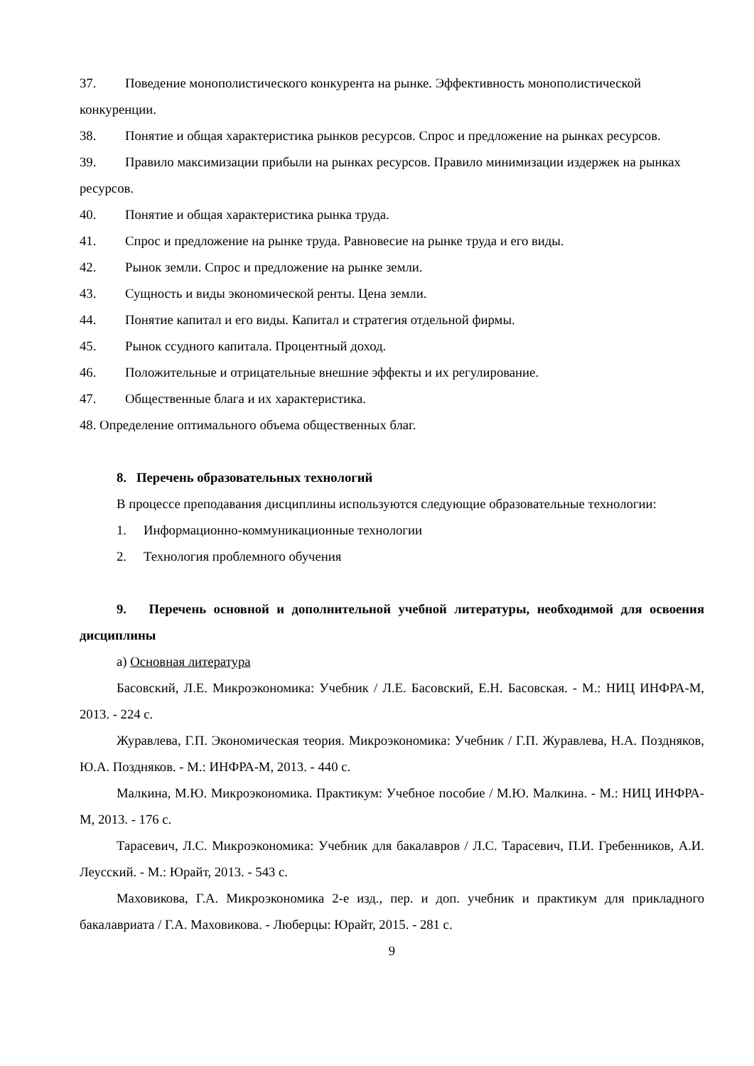37. Поведение монополистического конкурента на рынке. Эффективность монополистической конкуренции.
38. Понятие и общая характеристика рынков ресурсов. Спрос и предложение на рынках ресурсов.
39. Правило максимизации прибыли на рынках ресурсов. Правило минимизации издержек на рынках ресурсов.
40. Понятие и общая характеристика рынка труда.
41. Спрос и предложение на рынке труда. Равновесие на рынке труда и его виды.
42. Рынок земли. Спрос и предложение на рынке земли.
43. Сущность и виды экономической ренты. Цена земли.
44. Понятие капитал и его виды. Капитал и стратегия отдельной фирмы.
45. Рынок ссудного капитала. Процентный доход.
46. Положительные и отрицательные внешние эффекты и их регулирование.
47. Общественные блага и их характеристика.
48. Определение оптимального объема общественных благ.
8. Перечень образовательных технологий
В процессе преподавания дисциплины используются следующие образовательные технологии:
1. Информационно-коммуникационные технологии
2. Технология проблемного обучения
9. Перечень основной и дополнительной учебной литературы, необходимой для освоения дисциплины
а) Основная литература
Басовский, Л.Е. Микроэкономика: Учебник / Л.Е. Басовский, Е.Н. Басовская. - М.: НИЦ ИНФРА-М, 2013. - 224 с.
Журавлева, Г.П. Экономическая теория. Микроэкономика: Учебник / Г.П. Журавлева, Н.А. Поздняков, Ю.А. Поздняков. - М.: ИНФРА-М, 2013. - 440 с.
Малкина, М.Ю. Микроэкономика. Практикум: Учебное пособие / М.Ю. Малкина. - М.: НИЦ ИНФРА-М, 2013. - 176 с.
Тарасевич, Л.С. Микроэкономика: Учебник для бакалавров / Л.С. Тарасевич, П.И. Гребенников, А.И. Леусский. - М.: Юрайт, 2013. - 543 с.
Маховикова, Г.А. Микроэкономика 2-е изд., пер. и доп. учебник и практикум для прикладного бакалавриата / Г.А. Маховикова. - Люберцы: Юрайт, 2015. - 281 с.
9